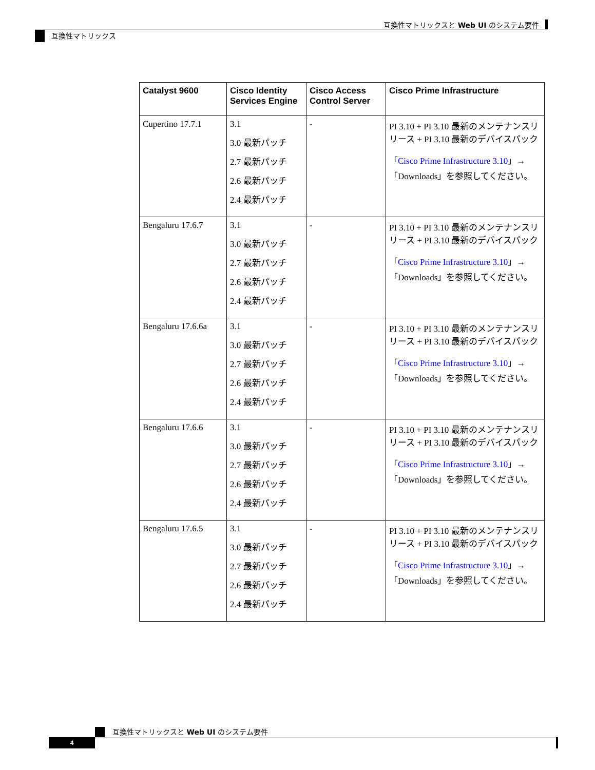互換性マトリックスと Web UI のシステム要件
互換性マトリックス
| Catalyst 9600 | Cisco Identity Services Engine | Cisco Access Control Server | Cisco Prime Infrastructure |
| --- | --- | --- | --- |
| Cupertino 17.7.1 | 3.1 3.0 最新パッチ 2.7 最新パッチ 2.6 最新パッチ 2.4 最新パッチ | - | PI 3.10 + PI 3.10 最新のメンテナンスリリース + PI 3.10 最新のデバイスパック 「 Cisco Prime Infrastructure 3.10 」→「Downloads」を参照してください。 |
| Bengaluru 17.6.7 | 3.1 3.0 最新パッチ 2.7 最新パッチ 2.6 最新パッチ 2.4 最新パッチ | - | PI 3.10 + PI 3.10 最新のメンテナンスリリース + PI 3.10 最新のデバイスパック 「 Cisco Prime Infrastructure 3.10 」→「Downloads」を参照してください。 |
| Bengaluru 17.6.6a | 3.1 3.0 最新パッチ 2.7 最新パッチ 2.6 最新パッチ 2.4 最新パッチ | - | PI 3.10 + PI 3.10 最新のメンテナンスリリース + PI 3.10 最新のデバイスパック 「 Cisco Prime Infrastructure 3.10 」→「Downloads」を参照してください。 |
| Bengaluru 17.6.6 | 3.1 3.0 最新パッチ 2.7 最新パッチ 2.6 最新パッチ 2.4 最新パッチ | - | PI 3.10 + PI 3.10 最新のメンテナンスリリース + PI 3.10 最新のデバイスパック 「 Cisco Prime Infrastructure 3.10 」→「Downloads」を参照してください。 |
| Bengaluru 17.6.5 | 3.1 3.0 最新パッチ 2.7 最新パッチ 2.6 最新パッチ 2.4 最新パッチ | - | PI 3.10 + PI 3.10 最新のメンテナンスリリース + PI 3.10 最新のデバイスパック 「 Cisco Prime Infrastructure 3.10 」→「Downloads」を参照してください。 |
互換性マトリックスと Web UI のシステム要件
4